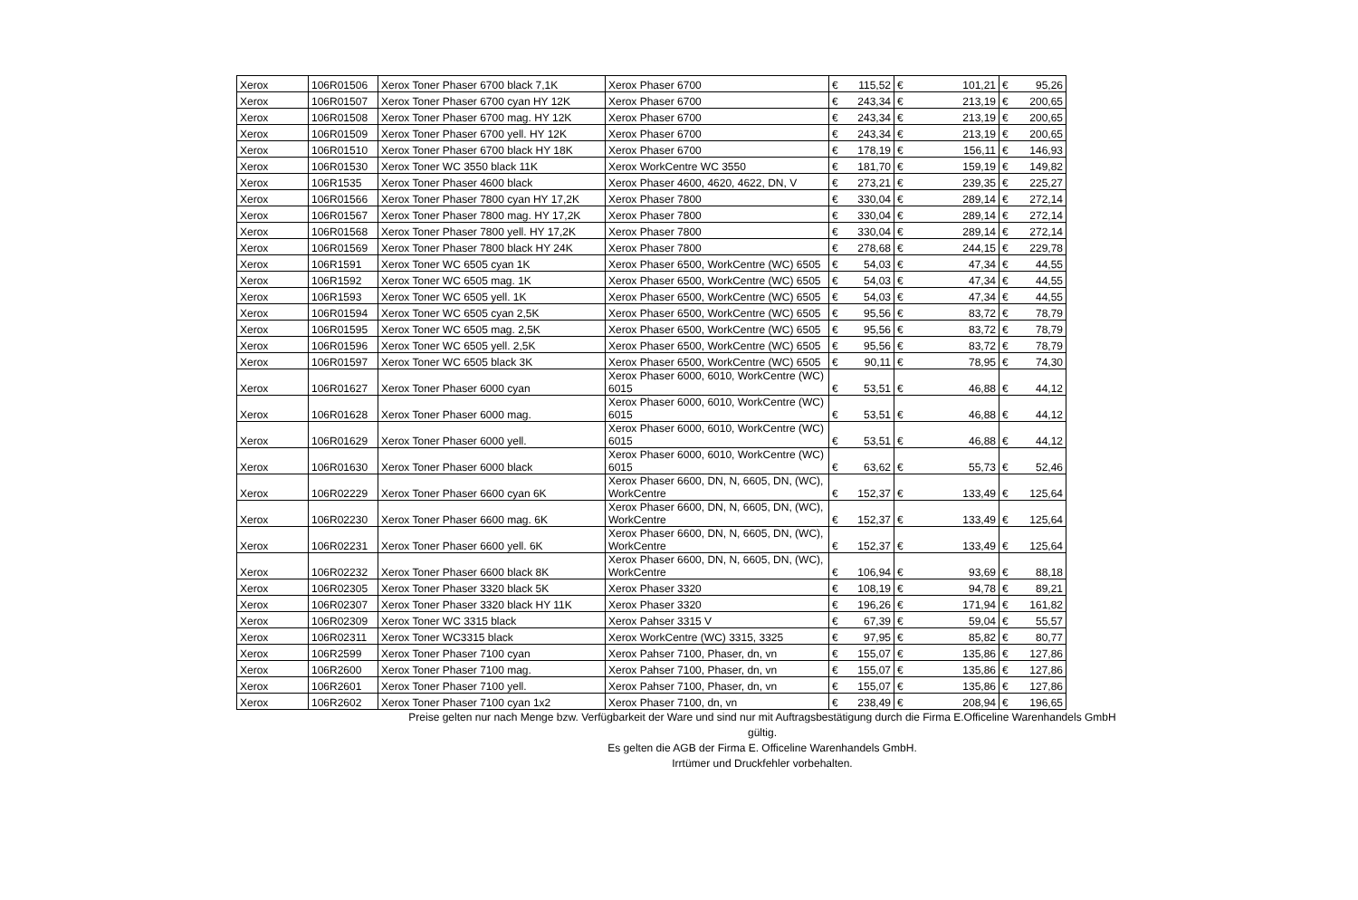| Xerox | 106R01506 | Xerox Toner Phaser 6700 black 7,1K | Xerox Phaser 6700 | € | 115,52 | € | 101,21 | € | 95,26 |
| Xerox | 106R01507 | Xerox Toner Phaser 6700 cyan HY 12K | Xerox Phaser 6700 | € | 243,34 | € | 213,19 | € | 200,65 |
| Xerox | 106R01508 | Xerox Toner Phaser 6700 mag. HY 12K | Xerox Phaser 6700 | € | 243,34 | € | 213,19 | € | 200,65 |
| Xerox | 106R01509 | Xerox Toner Phaser 6700 yell. HY 12K | Xerox Phaser 6700 | € | 243,34 | € | 213,19 | € | 200,65 |
| Xerox | 106R01510 | Xerox Toner Phaser 6700 black HY 18K | Xerox Phaser 6700 | € | 178,19 | € | 156,11 | € | 146,93 |
| Xerox | 106R01530 | Xerox Toner WC 3550 black 11K | Xerox WorkCentre WC 3550 | € | 181,70 | € | 159,19 | € | 149,82 |
| Xerox | 106R1535 | Xerox Toner Phaser 4600 black | Xerox Phaser 4600, 4620, 4622, DN, V | € | 273,21 | € | 239,35 | € | 225,27 |
| Xerox | 106R01566 | Xerox Toner Phaser 7800 cyan HY 17,2K | Xerox Phaser 7800 | € | 330,04 | € | 289,14 | € | 272,14 |
| Xerox | 106R01567 | Xerox Toner Phaser 7800 mag. HY 17,2K | Xerox Phaser 7800 | € | 330,04 | € | 289,14 | € | 272,14 |
| Xerox | 106R01568 | Xerox Toner Phaser 7800 yell. HY 17,2K | Xerox Phaser 7800 | € | 330,04 | € | 289,14 | € | 272,14 |
| Xerox | 106R01569 | Xerox Toner Phaser 7800 black HY 24K | Xerox Phaser 7800 | € | 278,68 | € | 244,15 | € | 229,78 |
| Xerox | 106R1591 | Xerox Toner WC 6505 cyan 1K | Xerox Phaser 6500, WorkCentre (WC) 6505 | € | 54,03 | € | 47,34 | € | 44,55 |
| Xerox | 106R1592 | Xerox Toner WC 6505 mag. 1K | Xerox Phaser 6500, WorkCentre (WC) 6505 | € | 54,03 | € | 47,34 | € | 44,55 |
| Xerox | 106R1593 | Xerox Toner WC 6505 yell. 1K | Xerox Phaser 6500, WorkCentre (WC) 6505 | € | 54,03 | € | 47,34 | € | 44,55 |
| Xerox | 106R01594 | Xerox Toner WC 6505 cyan 2,5K | Xerox Phaser 6500, WorkCentre (WC) 6505 | € | 95,56 | € | 83,72 | € | 78,79 |
| Xerox | 106R01595 | Xerox Toner WC 6505 mag. 2,5K | Xerox Phaser 6500, WorkCentre (WC) 6505 | € | 95,56 | € | 83,72 | € | 78,79 |
| Xerox | 106R01596 | Xerox Toner WC 6505 yell. 2,5K | Xerox Phaser 6500, WorkCentre (WC) 6505 | € | 95,56 | € | 83,72 | € | 78,79 |
| Xerox | 106R01597 | Xerox Toner WC 6505 black 3K | Xerox Phaser 6500, WorkCentre (WC) 6505 | € | 90,11 | € | 78,95 | € | 74,30 |
| Xerox | 106R01627 | Xerox Toner Phaser 6000 cyan | Xerox Phaser 6000, 6010, WorkCentre (WC) 6015 | € | 53,51 | € | 46,88 | € | 44,12 |
| Xerox | 106R01628 | Xerox Toner Phaser 6000 mag. | Xerox Phaser 6000, 6010, WorkCentre (WC) 6015 | € | 53,51 | € | 46,88 | € | 44,12 |
| Xerox | 106R01629 | Xerox Toner Phaser 6000 yell. | Xerox Phaser 6000, 6010, WorkCentre (WC) 6015 | € | 53,51 | € | 46,88 | € | 44,12 |
| Xerox | 106R01630 | Xerox Toner Phaser 6000 black | Xerox Phaser 6000, 6010, WorkCentre (WC) 6015 | € | 63,62 | € | 55,73 | € | 52,46 |
| Xerox | 106R02229 | Xerox Toner Phaser 6600 cyan 6K | Xerox Phaser 6600, DN, N, 6605, DN, (WC), WorkCentre | € | 152,37 | € | 133,49 | € | 125,64 |
| Xerox | 106R02230 | Xerox Toner Phaser 6600 mag. 6K | Xerox Phaser 6600, DN, N, 6605, DN, (WC), WorkCentre | € | 152,37 | € | 133,49 | € | 125,64 |
| Xerox | 106R02231 | Xerox Toner Phaser 6600 yell. 6K | Xerox Phaser 6600, DN, N, 6605, DN, (WC), WorkCentre | € | 152,37 | € | 133,49 | € | 125,64 |
| Xerox | 106R02232 | Xerox Toner Phaser 6600 black 8K | Xerox Phaser 6600, DN, N, 6605, DN, (WC), WorkCentre | € | 106,94 | € | 93,69 | € | 88,18 |
| Xerox | 106R02305 | Xerox Toner Phaser 3320 black 5K | Xerox Phaser 3320 | € | 108,19 | € | 94,78 | € | 89,21 |
| Xerox | 106R02307 | Xerox Toner Phaser 3320 black HY 11K | Xerox Phaser 3320 | € | 196,26 | € | 171,94 | € | 161,82 |
| Xerox | 106R02309 | Xerox Toner WC 3315 black | Xerox Pahser 3315 V | € | 67,39 | € | 59,04 | € | 55,57 |
| Xerox | 106R02311 | Xerox Toner WC3315 black | Xerox WorkCentre (WC) 3315, 3325 | € | 97,95 | € | 85,82 | € | 80,77 |
| Xerox | 106R2599 | Xerox Toner Phaser 7100 cyan | Xerox Pahser 7100, Phaser, dn, vn | € | 155,07 | € | 135,86 | € | 127,86 |
| Xerox | 106R2600 | Xerox Toner Phaser 7100 mag. | Xerox Pahser 7100, Phaser, dn, vn | € | 155,07 | € | 135,86 | € | 127,86 |
| Xerox | 106R2601 | Xerox Toner Phaser 7100 yell. | Xerox Pahser 7100, Phaser, dn, vn | € | 155,07 | € | 135,86 | € | 127,86 |
| Xerox | 106R2602 | Xerox Toner Phaser 7100 cyan 1x2 | Xerox Phaser 7100, dn, vn | € | 238,49 | € | 208,94 | € | 196,65 |
Preise gelten nur nach Menge bzw. Verfügbarkeit der Ware und sind nur mit Auftragsbestätigung durch die Firma E.Officeline Warenhandels GmbH gültig.
Es gelten die AGB der Firma E. Officeline Warenhandels GmbH.
Irrtümer und Druckfehler vorbehalten.